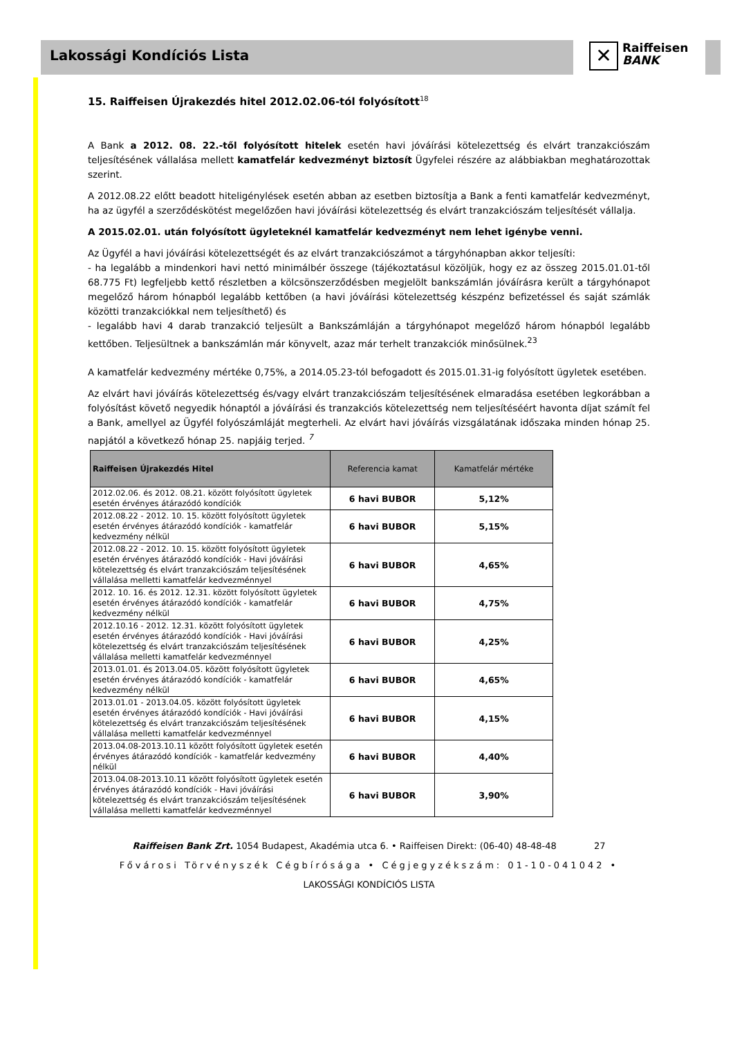Lakossági Kondíciós Lista
✕
Raiffeisen
BANK
15. Raiffeisen Újrakezdés hitel 2012.02.06-tól folyósított<sup>18</sup>
A Bank a 2012. 08. 22.-től folyósított hitelek esetén havi jóváírási kötelezettség és elvárt tranzakciószám teljesítésének vállalása mellett kamatfelár kedvezményt biztosít Ügyfelei részére az alábbiakban meghatározottak szerint.
A 2012.08.22 előtt beadott hiteligénylések esetén abban az esetben biztosítja a Bank a fenti kamatfelár kedvezményt, ha az ügyfél a szerződéskötést megelőzően havi jóváírási kötelezettség és elvárt tranzakciószám teljesítését vállalja.
A 2015.02.01. után folyósított ügyleteknél kamatfelár kedvezményt nem lehet igénybe venni.
Az Ügyfél a havi jóváírási kötelezettségét és az elvárt tranzakciószámot a tárgyhónapban akkor teljesíti:
- ha legalább a mindenkori havi nettó minimálbér összege (tájékoztatásul közöljük, hogy ez az összeg 2015.01.01-től 68.775 Ft) legfeljebb kettő részletben a kölcsönszerződésben megjelölt bankszámlán jóváírásra került a tárgyhónapot megelőző három hónapból legalább kettőben (a havi jóváírási kötelezettség készpénz befizetéssel és saját számlák közötti tranzakciókkal nem teljesíthető) és
- legalább havi 4 darab tranzakció teljesült a Bankszámláján a tárgyhónapot megelőző három hónapból legalább kettőben. Teljesültnek a bankszámlán már könyvelt, azaz már terhelt tranzakciók minősülnek.<sup>23</sup>
A kamatfelár kedvezmény mértéke 0,75%, a 2014.05.23-tól befogadott és 2015.01.31-ig folyósított ügyletek esetében.
Az elvárt havi jóváírás kötelezettség és/vagy elvárt tranzakciószám teljesítésének elmaradása esetében legkorábban a folyósítást követő negyedik hónaptól a jóváírási és tranzakciós kötelezettség nem teljesítéséért havonta díjat számít fel a Bank, amellyel az Ügyfél folyószámláját megterheli. Az elvárt havi jóváírás vizsgálatának időszaka minden hónap 25. napjától a következő hónap 25. napjáig terjed. <sup>7</sup>
| Raiffeisen Újrakezdés Hitel | Referencia kamat | Kamatfelár mértéke |
| --- | --- | --- |
| 2012.02.06. és 2012. 08.21. között folyósított ügyletek esetén érvényes átárazódó kondíciók | 6 havi BUBOR | 5,12% |
| 2012.08.22 - 2012. 10. 15. között folyósított ügyletek esetén érvényes átárazódó kondíciók - kamatfelár kedvezmény nélkül | 6 havi BUBOR | 5,15% |
| 2012.08.22 - 2012. 10. 15. között folyósított ügyletek esetén érvényes átárazódó kondíciók - Havi jóváírási kötelezettség és elvárt tranzakciószám teljesítésének vállalása melletti kamatfelár kedvezménnyel | 6 havi BUBOR | 4,65% |
| 2012. 10. 16. és 2012. 12.31. között folyósított ügyletek esetén érvényes átárazódó kondíciók - kamatfelár kedvezmény nélkül | 6 havi BUBOR | 4,75% |
| 2012.10.16 - 2012. 12.31. között folyósított ügyletek esetén érvényes átárazódó kondíciók - Havi jóváírási kötelezettség és elvárt tranzakciószám teljesítésének vállalása melletti kamatfelár kedvezménnyel | 6 havi BUBOR | 4,25% |
| 2013.01.01. és 2013.04.05. között folyósított ügyletek esetén érvényes átárazódó kondíciók - kamatfelár kedvezmény nélkül | 6 havi BUBOR | 4,65% |
| 2013.01.01 - 2013.04.05. között folyósított ügyletek esetén érvényes átárazódó kondíciók - Havi jóváírási kötelezettség és elvárt tranzakciószám teljesítésének vállalása melletti kamatfelár kedvezménnyel | 6 havi BUBOR | 4,15% |
| 2013.04.08-2013.10.11 között folyósított ügyletek esetén érvényes átárazódó kondíciók - kamatfelár kedvezmény nélkül | 6 havi BUBOR | 4,40% |
| 2013.04.08-2013.10.11 között folyósított ügyletek esetén érvényes átárazódó kondíciók - Havi jóváírási kötelezettség és elvárt tranzakciószám teljesítésének vállalása melletti kamatfelár kedvezménnyel | 6 havi BUBOR | 3,90% |
Raiffeisen Bank Zrt. 1054 Budapest, Akadémia utca 6. • Raiffeisen Direkt: (06-40) 48-48-48 27
Fővárosi Törvényszék Cégbírósága • Cégjegyzékszám: 01-10-041042 •
LAKOSSÁGI KONDÍCIÓS LISTA